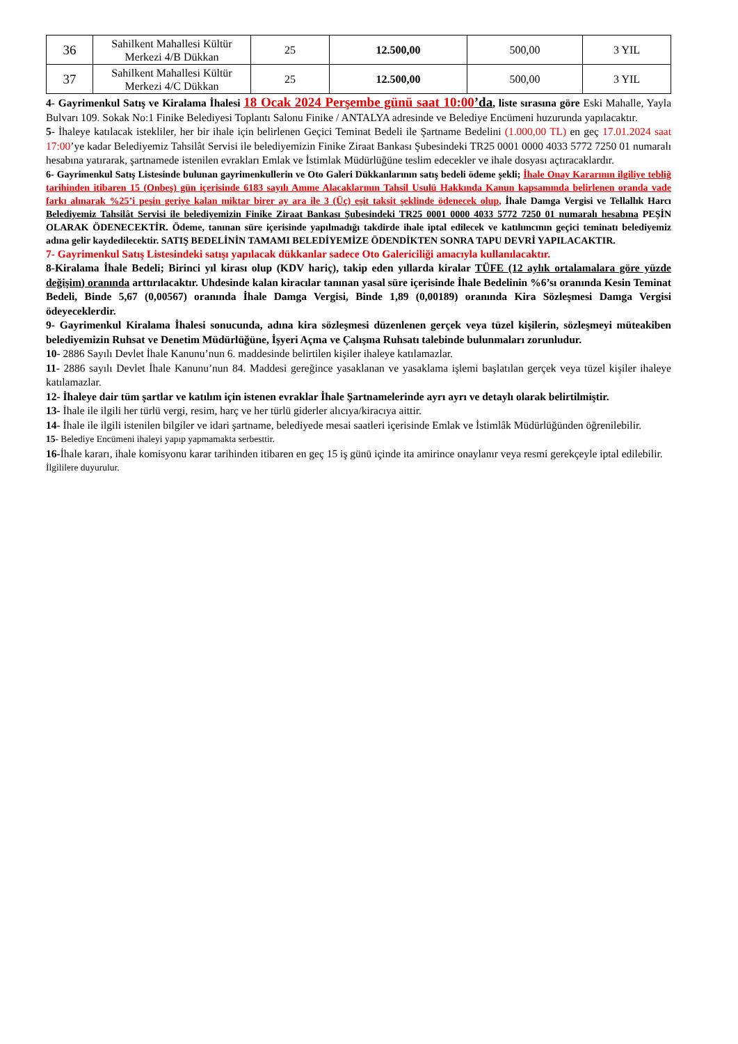| 36 | Sahilkent Mahallesi Kültür Merkezi 4/B Dükkan | 25 | 12.500,00 | 500,00 | 3 YIL |
| 37 | Sahilkent Mahallesi Kültür Merkezi 4/C Dükkan | 25 | 12.500,00 | 500,00 | 3 YIL |
4- Gayrimenkul Satış ve Kiralama İhalesi 18 Ocak 2024 Perşembe günü saat 10:00’da, liste sırasına göre Eski Mahalle, Yayla Bulvarı 109. Sokak No:1 Finike Belediyesi Toplantı Salonu Finike / ANTALYA adresinde ve Belediye Encümeni huzurunda yapılacaktır.
5- İhaleye katılacak istekliler, her bir ihale için belirlenen Geçici Teminat Bedeli ile Şartname Bedelini (1.000,00 TL) en geç 17.01.2024 saat 17:00’ye kadar Belediyemiz Tahsilât Servisi ile belediyemizin Finike Ziraat Bankası Şubesindeki TR25 0001 0000 4033 5772 7250 01 numaralı hesabına yatırarak, şartnamede istenilen evrakları Emlak ve İstimlak Müdürlüğüne teslim edecekler ve ihale dosyası açtıracaklardır.
6- Gayrimenkul Satış Listesinde bulunan gayrimenkullerin ve Oto Galeri Dükkanlarının satış bedeli ödeme şekli; İhale Onay Kararının ilgiliye tebliğ tarihinden itibaren 15 (Onbeş) gün içerisinde 6183 sayılı Amme Alacaklarının Tahsil Usulü Hakkında Kanun kapsamında belirlenen oranda vade farkı alınarak %25’i peşin geriye kalan miktar birer ay ara ile 3 (Üç) eşit taksit şeklinde ödenecek olup, İhale Damga Vergisi ve Tellallık Harcı Belediyemiz Tahsilât Servisi ile belediyemizin Finike Ziraat Bankası Şubesindeki TR25 0001 0000 4033 5772 7250 01 numaralı hesabına PEŞİN OLARAK ÖDENECEKTİR. Ödeme, tanınan süre içerisinde yapılmadığı takdirde ihale iptal edilecek ve katılımcının geçici teminatı belediyemiz adına gelir kaydedilecektir. SATIŞ BEDELİNİN TAMAMI BELEDİYEMİZE ÖDENDİKTEN SONRA TAPU DEVRİ YAPILACAKTIR.
7- Gayrimenkul Satış Listesindeki satışı yapılacak dükkanlar sadece Oto Galericiliği amacıyla kullanılacaktır.
8-Kiralama İhale Bedeli; Birinci yıl kirası olup (KDV hariç), takip eden yıllarda kiralar TÜFE (12 aylık ortalamalara göre yüzde değişim) oranında arttırılacaktır. Uhdesinde kalan kiracılar tanınan yasal süre içerisinde İhale Bedelinin %6’sı oranında Kesin Teminat Bedeli, Binde 5,67 (0,00567) oranında İhale Damga Vergisi, Binde 1,89 (0,00189) oranında Kira Sözleşmesi Damga Vergisi ödeyeceklerdir.
9- Gayrimenkul Kiralama İhalesi sonucunda, adına kira sözleşmesi düzenlenen gerçek veya tüzel kişilerin, sözleşmeyi müteakiben belediyemizin Ruhsat ve Denetim Müdürlüğüne, İşyeri Açma ve Çalışma Ruhsatı talebinde bulunmaları zorunludur.
10- 2886 Sayılı Devlet İhale Kanunu’nun 6. maddesinde belirtilen kişiler ihaleye katılamazlar.
11- 2886 sayılı Devlet İhale Kanunu’nun 84. Maddesi gereğince yasaklanan ve yasaklama işlemi başlatılan gerçek veya tüzel kişiler ihaleye katılamazlar.
12- İhaleye dair tüm şartlar ve katılım için istenen evraklar İhale Şartnamelerinde ayrı ayrı ve detaylı olarak belirtilmiştir.
13- İhale ile ilgili her türlü vergi, resim, harç ve her türlü giderler alıcıya/kiracıya aittir.
14- İhale ile ilgili istenilen bilgiler ve idari şartname, belediyede mesai saatleri içerisinde Emlak ve İstimlâk Müdürlüğünden öğrenilebilir.
15- Belediye Encümeni ihaleyi yapıp yapmamakta serbesttir.
16-İhale kararı, ihale komisyonu karar tarihinden itibaren en geç 15 iş günü içinde ita amirince onaylanır veya resmi gerekçeyle iptal edilebilir.
İlgililere duyurulur.